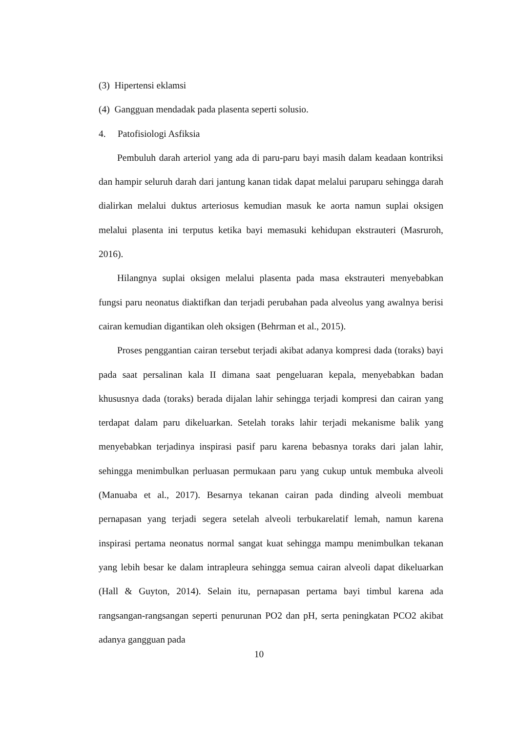(3) Hipertensi eklamsi
(4) Gangguan mendadak pada plasenta seperti solusio.
4. Patofisiologi Asfiksia
Pembuluh darah arteriol yang ada di paru-paru bayi masih dalam keadaan kontriksi dan hampir seluruh darah dari jantung kanan tidak dapat melalui paruparu sehingga darah dialirkan melalui duktus arteriosus kemudian masuk ke aorta namun suplai oksigen melalui plasenta ini terputus ketika bayi memasuki kehidupan ekstrauteri (Masruroh, 2016).
Hilangnya suplai oksigen melalui plasenta pada masa ekstrauteri menyebabkan fungsi paru neonatus diaktifkan dan terjadi perubahan pada alveolus yang awalnya berisi cairan kemudian digantikan oleh oksigen (Behrman et al., 2015).
Proses penggantian cairan tersebut terjadi akibat adanya kompresi dada (toraks) bayi pada saat persalinan kala II dimana saat pengeluaran kepala, menyebabkan badan khususnya dada (toraks) berada dijalan lahir sehingga terjadi kompresi dan cairan yang terdapat dalam paru dikeluarkan. Setelah toraks lahir terjadi mekanisme balik yang menyebabkan terjadinya inspirasi pasif paru karena bebasnya toraks dari jalan lahir, sehingga menimbulkan perluasan permukaan paru yang cukup untuk membuka alveoli (Manuaba et al., 2017). Besarnya tekanan cairan pada dinding alveoli membuat pernapasan yang terjadi segera setelah alveoli terbukarelatif lemah, namun karena inspirasi pertama neonatus normal sangat kuat sehingga mampu menimbulkan tekanan yang lebih besar ke dalam intrapleura sehingga semua cairan alveoli dapat dikeluarkan (Hall & Guyton, 2014). Selain itu, pernapasan pertama bayi timbul karena ada rangsangan-rangsangan seperti penurunan PO2 dan pH, serta peningkatan PCO2 akibat adanya gangguan pada
10